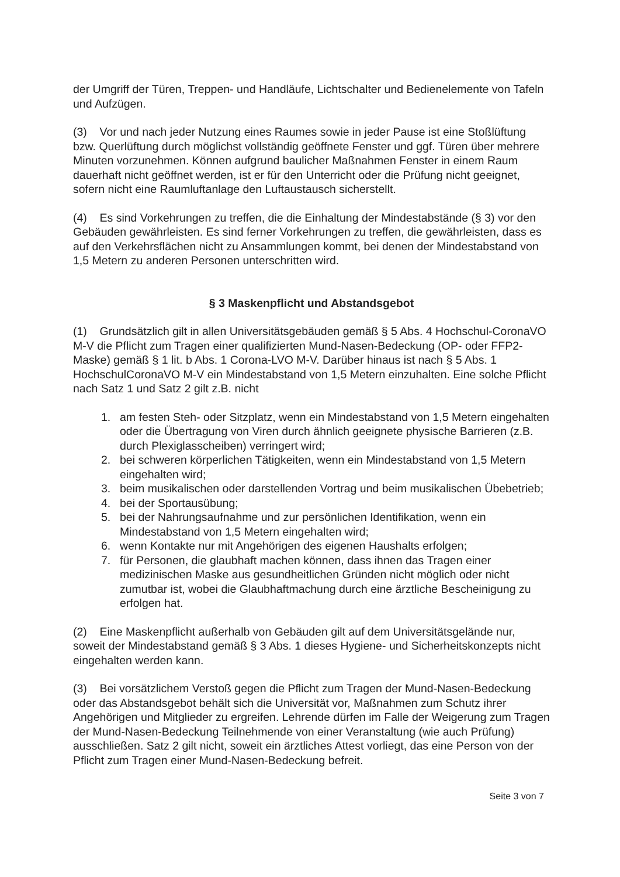der Umgriff der Türen, Treppen- und Handläufe, Lichtschalter und Bedienelemente von Tafeln und Aufzügen.
(3) Vor und nach jeder Nutzung eines Raumes sowie in jeder Pause ist eine Stoßlüftung bzw. Querlüftung durch möglichst vollständig geöffnete Fenster und ggf. Türen über mehrere Minuten vorzunehmen. Können aufgrund baulicher Maßnahmen Fenster in einem Raum dauerhaft nicht geöffnet werden, ist er für den Unterricht oder die Prüfung nicht geeignet, sofern nicht eine Raumluftanlage den Luftaustausch sicherstellt.
(4) Es sind Vorkehrungen zu treffen, die die Einhaltung der Mindestabstände (§ 3) vor den Gebäuden gewährleisten. Es sind ferner Vorkehrungen zu treffen, die gewährleisten, dass es auf den Verkehrsflächen nicht zu Ansammlungen kommt, bei denen der Mindestabstand von 1,5 Metern zu anderen Personen unterschritten wird.
§ 3 Maskenpflicht und Abstandsgebot
(1) Grundsätzlich gilt in allen Universitätsgebäuden gemäß § 5 Abs. 4 Hochschul-CoronaVO M-V die Pflicht zum Tragen einer qualifizierten Mund-Nasen-Bedeckung (OP- oder FFP2-Maske) gemäß § 1 lit. b Abs. 1 Corona-LVO M-V. Darüber hinaus ist nach § 5 Abs. 1 HochschulCoronaVO M-V ein Mindestabstand von 1,5 Metern einzuhalten. Eine solche Pflicht nach Satz 1 und Satz 2 gilt z.B. nicht
1. am festen Steh- oder Sitzplatz, wenn ein Mindestabstand von 1,5 Metern eingehalten oder die Übertragung von Viren durch ähnlich geeignete physische Barrieren (z.B. durch Plexiglasscheiben) verringert wird;
2. bei schweren körperlichen Tätigkeiten, wenn ein Mindestabstand von 1,5 Metern eingehalten wird;
3. beim musikalischen oder darstellenden Vortrag und beim musikalischen Übebetrieb;
4. bei der Sportausübung;
5. bei der Nahrungsaufnahme und zur persönlichen Identifikation, wenn ein Mindestabstand von 1,5 Metern eingehalten wird;
6. wenn Kontakte nur mit Angehörigen des eigenen Haushalts erfolgen;
7. für Personen, die glaubhaft machen können, dass ihnen das Tragen einer medizinischen Maske aus gesundheitlichen Gründen nicht möglich oder nicht zumutbar ist, wobei die Glaubhaftmachung durch eine ärztliche Bescheinigung zu erfolgen hat.
(2) Eine Maskenpflicht außerhalb von Gebäuden gilt auf dem Universitätsgelände nur, soweit der Mindestabstand gemäß § 3 Abs. 1 dieses Hygiene- und Sicherheitskonzepts nicht eingehalten werden kann.
(3) Bei vorsätzlichem Verstoß gegen die Pflicht zum Tragen der Mund-Nasen-Bedeckung oder das Abstandsgebot behält sich die Universität vor, Maßnahmen zum Schutz ihrer Angehörigen und Mitglieder zu ergreifen. Lehrende dürfen im Falle der Weigerung zum Tragen der Mund-Nasen-Bedeckung Teilnehmende von einer Veranstaltung (wie auch Prüfung) ausschließen. Satz 2 gilt nicht, soweit ein ärztliches Attest vorliegt, das eine Person von der Pflicht zum Tragen einer Mund-Nasen-Bedeckung befreit.
Seite 3 von 7